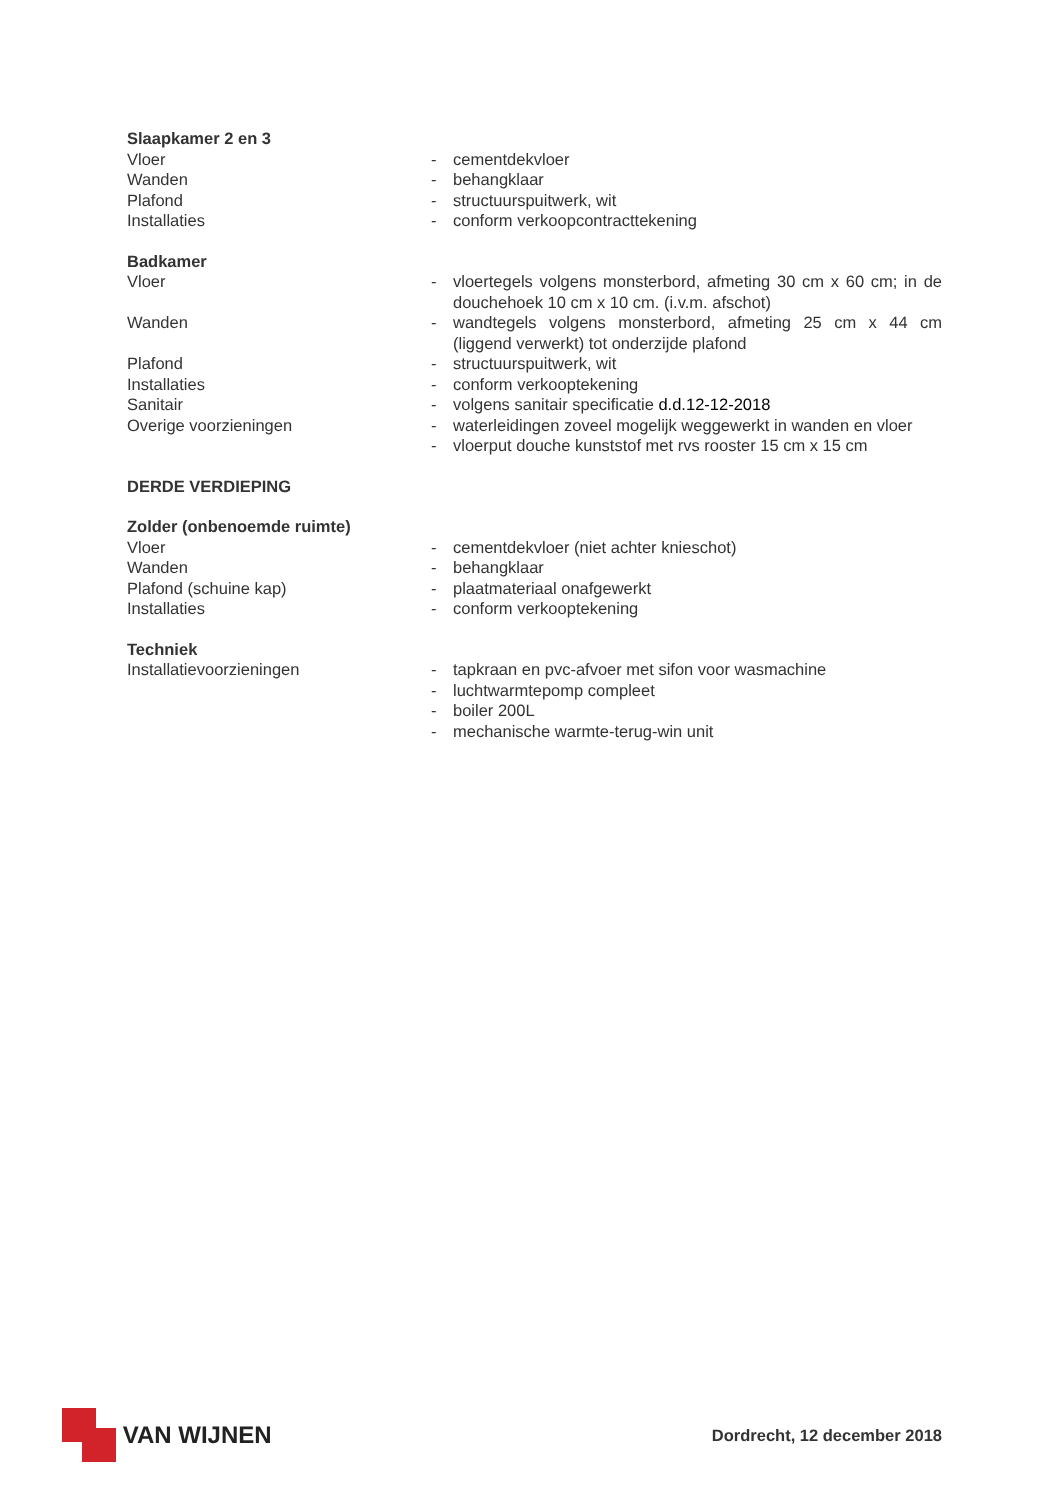Slaapkamer 2 en 3
Vloer - cementdekvloer
Wanden - behangklaar
Plafond - structuurspuitwerk, wit
Installaties - conform verkoopcontracttekening
Badkamer
Vloer - vloertegels volgens monsterbord, afmeting 30 cm x 60 cm; in de douchehoek 10 cm x 10 cm. (i.v.m. afschot)
Wanden - wandtegels volgens monsterbord, afmeting 25 cm x 44 cm (liggend verwerkt) tot onderzijde plafond
Plafond - structuurspuitwerk, wit
Installaties - conform verkooptekening
Sanitair - volgens sanitair specificatie d.d.12-12-2018
Overige voorzieningen - waterleidingen zoveel mogelijk weggewerkt in wanden en vloer
- vloerput douche kunststof met rvs rooster 15 cm x 15 cm
DERDE VERDIEPING
Zolder (onbenoemde ruimte)
Vloer - cementdekvloer (niet achter knieschot)
Wanden - behangklaar
Plafond (schuine kap) - plaatmateriaal onafgewerkt
Installaties - conform verkooptekening
Techniek
Installatievoorzieningen - tapkraan en pvc-afvoer met sifon voor wasmachine
- luchtwarmtepomp compleet
- boiler 200L
- mechanische warmte-terug-win unit
VAN WIJNEN
Dordrecht, 12 december 2018